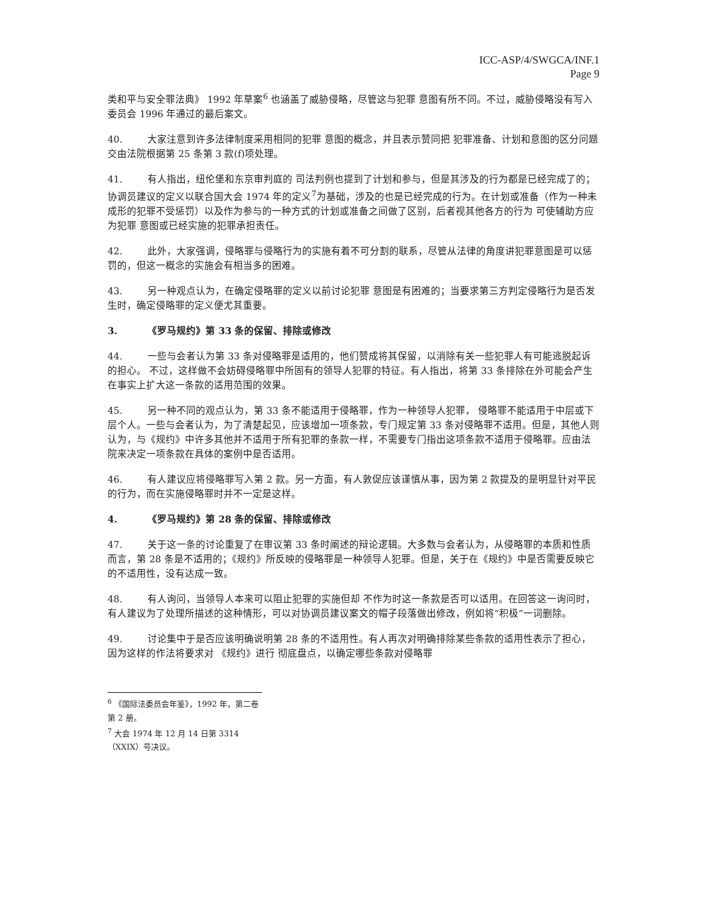ICC-ASP/4/SWGCA/INF.1
Page 9
类和平与安全罪法典》 1992 年草案<sup>6</sup> 也涵盖了威胁侵略，尽管这与犯罪 意图有所不同。不过，威胁侵略没有写入委员会 1996 年通过的最后案文。
40. 大家注意到许多法律制度采用相同的犯罪 意图的概念，并且表示赞同把 犯罪准备、计划和意图的区分问题交由法院根据第 25 条第 3 款(f)项处理。
41. 有人指出，纽伦堡和东京审判庭的 司法判例也提到了计划和参与，但是其涉及的行为都是已经完成了的；协调员建议的定义以联合国大会 1974 年的定义<sup>7</sup>为基础，涉及的也是已经完成的行为。在计划或准备（作为一种未成形的犯罪不受惩罚）以及作为参与的一种方式的计划或准备之间做了区别，后者视其他各方的行为 可使辅助方应为犯罪 意图或已经实施的犯罪承担责任。
42. 此外，大家强调，侵略罪与侵略行为的实施有着不可分割的联系，尽管从法律的角度讲犯罪意图是可以惩罚的，但这一概念的实施会有相当多的困难。
43. 另一种观点认为，在确定侵略罪的定义以前讨论犯罪 意图是有困难的；当要求第三方判定侵略行为是否发生时，确定侵略罪的定义便尤其重要。
3. 《罗马规约》第 33 条的保留、排除或修改
44. 一些与会者认为第 33 条对侵略罪是适用的，他们赞成将其保留，以消除有关一些犯罪人有可能逃脱起诉的担心。 不过，这样做不会妨碍侵略罪中所固有的领导人犯罪的特征。有人指出，将第 33 条排除在外可能会产生在事实上扩大这一条款的适用范围的效果。
45. 另一种不同的观点认为，第 33 条不能适用于侵略罪，作为一种领导人犯罪， 侵略罪不能适用于中层或下层个人。一些与会者认为，为了清楚起见，应该增加一项条款，专门规定第 33 条对侵略罪不适用。但是，其他人则认为，与《规约》中许多其他并不适用于所有犯罪的条款一样，不需要专门指出这项条款不适用于侵略罪。应由法院来决定一项条款在具体的案例中是否适用。
46. 有人建议应将侵略罪写入第 2 款。另一方面，有人敦促应该谨慎从事，因为第 2 款提及的是明显针对平民的行为，而在实施侵略罪时并不一定是这样。
4. 《罗马规约》第 28 条的保留、排除或修改
47. 关于这一条的讨论重复了在审议第 33 条时阐述的辩论逻辑。大多数与会者认为，从侵略罪的本质和性质而言，第 28 条是不适用的；《规约》所反映的侵略罪是一种领导人犯罪。但是，关于在《规约》中是否需要反映它的不适用性，没有达成一致。
48. 有人询问，当领导人本来可以阻止犯罪的实施但却 不作为时这一条款是否可以适用。在回答这一询问时，有人建议为了处理所描述的这种情形，可以对协调员建议案文的帽子段落做出修改，例如将“积极”一词删除。
49. 讨论集中于是否应该明确说明第 28 条的不适用性。有人再次对明确排除某些条款的适用性表示了担心，因为这样的作法将要求对 《规约》进行 彻底盘点，以确定哪些条款对侵略罪
<sup>6</sup> 《国际法委员会年鉴》，1992 年，第二卷第 2 册。
<sup>7</sup> 大会 1974 年 12 月 14 日第 3314（XXIX）号决议。